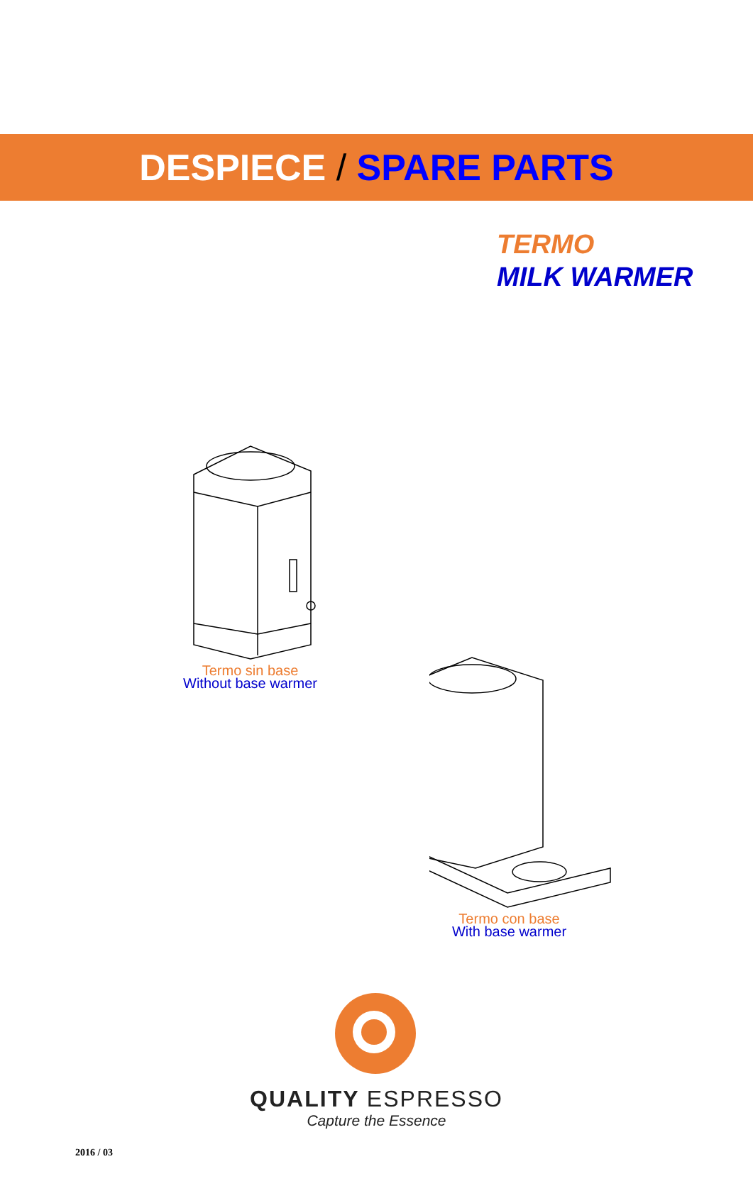DESPIECE / SPARE PARTS
TERMO
MILK WARMER
Termo sin base
Without base warmer
Termo con base
With base warmer
QUALITY ESPRESSO
Capture the Essence
2016 / 03